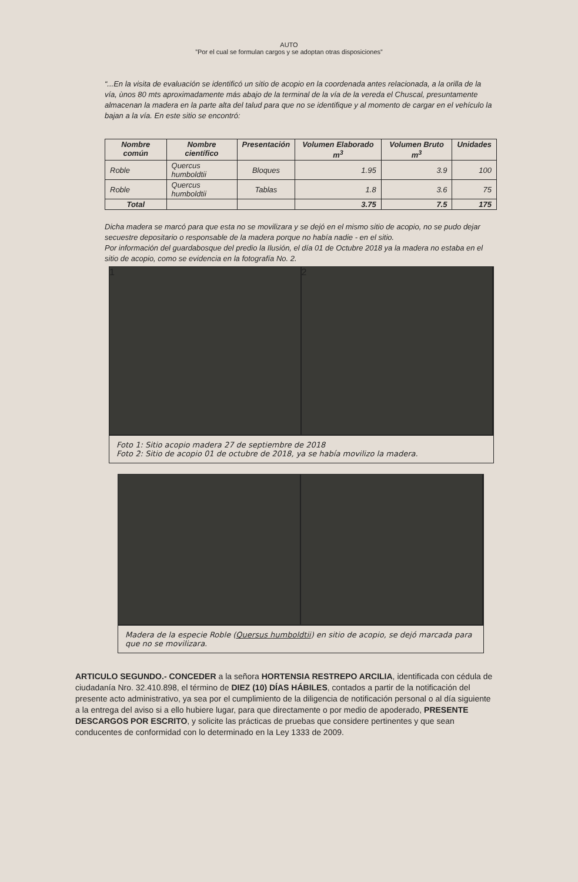AUTO
”Por el cual se formulan cargos y se adoptan otras disposiciones”
“...En la visita de evaluación se identificó un sitio de acopio en la coordenada antes relacionada, a la orilla de la vía, ùnos 80 mts aproximadamente más abajo de la terminal de la vía de la vereda el Chuscal, presuntamente almacenan la madera en la parte alta del talud para que no se identifique y al momento de cargar en el vehículo la bajan a la vía. En este sitio se encontró:
| Nombre común | Nombre científico | Presentación | Volumen Elaborado m<sup>3</sup> | Volumen Bruto m<sup>3</sup> | Unidades |
| --- | --- | --- | --- | --- | --- |
| Roble | Quercus humboldtii | Bloques | 1.95 | 3.9 | 100 |
| Roble | Quercus humboldtii | Tablas | 1.8 | 3.6 | 75 |
| Total | | | 3.75 | 7.5 | 175 |
Dicha madera se marcó para que esta no se movilizara y se dejó en el mismo sitio de acopio, no se pudo dejar secuestre depositario o responsable de la madera porque no había nadie - en el sitio.
Por información del guardabosque del predio la Ilusión, el día 01 de Octubre 2018 ya la madera no estaba en el sitio de acopio, como se evidencia en la fotografía No. 2.
1 2
Foto 1: Sitio acopio madera 27 de septiembre de 2018
Foto 2: Sitio de acopio 01 de octubre de 2018, ya se había movilizo la madera.
Madera de la especie Roble (Quersus humboldtii) en sitio de acopio, se dejó marcada para que no se movilizara.
ARTICULO SEGUNDO.- CONCEDER a la señora HORTENSIA RESTREPO ARCILIA, identificada con cédula de ciudadanía Nro. 32.410.898, el término de DIEZ (10) DÍAS HÁBILES, contados a partir de la notificación del presente acto administrativo, ya sea por el cumplimiento de la diligencia de notificación personal o al día siguiente a la entrega del aviso si a ello hubiere lugar, para que directamente o por medio de apoderado, PRESENTE DESCARGOS POR ESCRITO, y solicite las prácticas de pruebas que considere pertinentes y que sean conducentes de conformidad con lo determinado en la Ley 1333 de 2009.